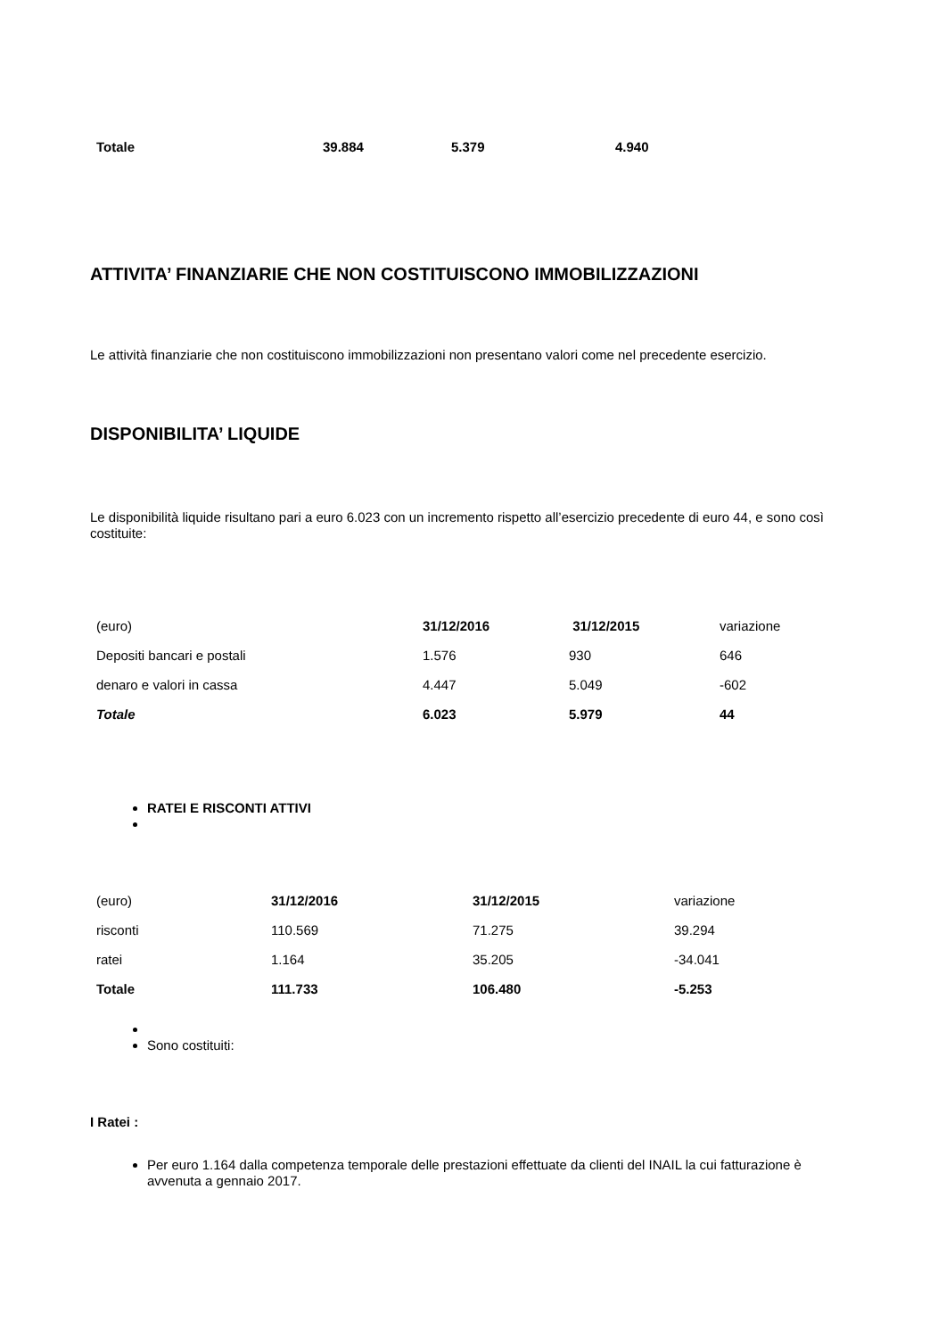| Totale | 39.884 | 5.379 | 4.940 |
ATTIVITA’ FINANZIARIE CHE NON COSTITUISCONO IMMOBILIZZAZIONI
Le attività finanziarie che non costituiscono immobilizzazioni non presentano valori come nel precedente esercizio.
DISPONIBILITA’ LIQUIDE
Le disponibilità liquide risultano pari a euro 6.023 con un incremento rispetto all’esercizio precedente di euro 44, e sono così costituite:
| (euro) | 31/12/2016 | 31/12/2015 | variazione |
| --- | --- | --- | --- |
| Depositi bancari e postali | 1.576 | 930 | 646 |
| denaro e valori in cassa | 4.447 | 5.049 | -602 |
| Totale | 6.023 | 5.979 | 44 |
RATEI E RISCONTI ATTIVI
| (euro) | 31/12/2016 | 31/12/2015 | variazione |
| --- | --- | --- | --- |
| risconti | 110.569 | 71.275 | 39.294 |
| ratei | 1.164 | 35.205 | -34.041 |
| Totale | 111.733 | 106.480 | -5.253 |
Sono costituiti:
I Ratei :
Per euro 1.164 dalla competenza temporale delle prestazioni effettuate da clienti del INAIL la cui fatturazione è avvenuta a gennaio 2017.